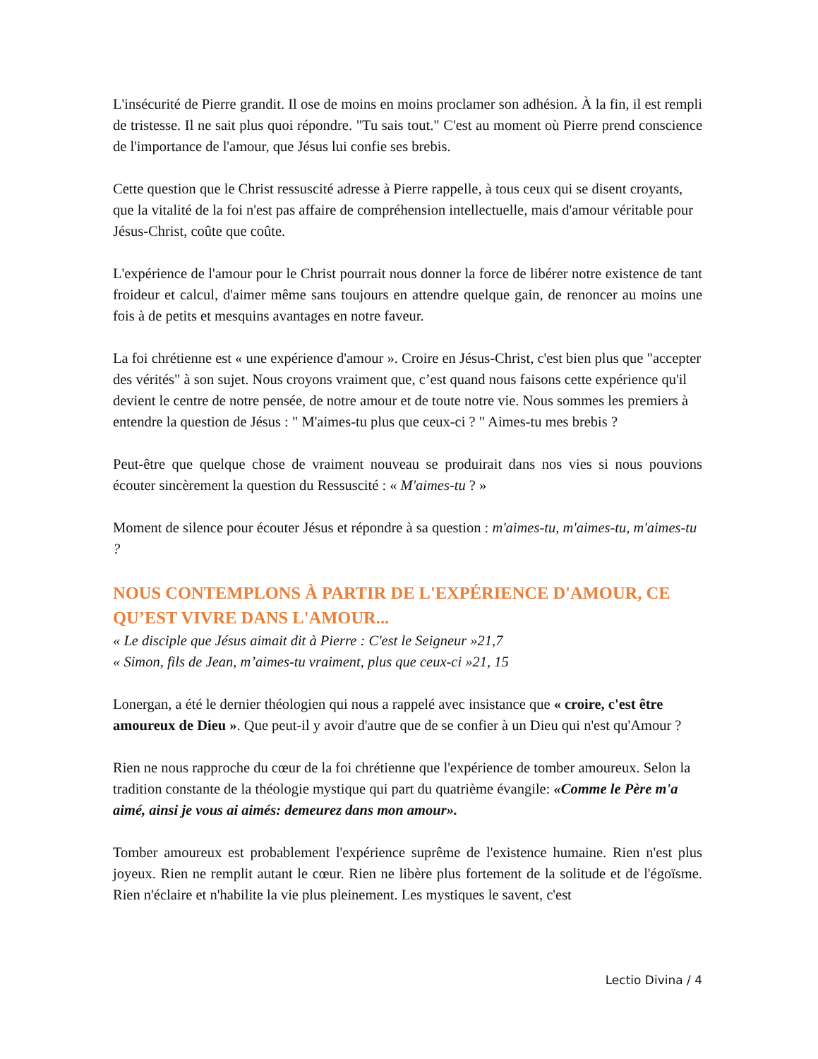L'insécurité de Pierre grandit. Il ose de moins en moins proclamer son adhésion. À la fin, il est rempli de tristesse. Il ne sait plus quoi répondre. "Tu sais tout." C'est au moment où Pierre prend conscience de l'importance de l'amour, que Jésus lui confie ses brebis.
Cette question que le Christ ressuscité adresse à Pierre rappelle, à tous ceux qui se disent croyants, que la vitalité de la foi n'est pas affaire de compréhension intellectuelle, mais d'amour véritable pour Jésus-Christ, coûte que coûte.
L'expérience de l'amour pour le Christ pourrait nous donner la force de libérer notre existence de tant froideur et calcul, d'aimer même sans toujours en attendre quelque gain, de renoncer au moins une fois à de petits et mesquins avantages en notre faveur.
La foi chrétienne est « une expérience d'amour ». Croire en Jésus-Christ, c'est bien plus que "accepter des vérités" à son sujet. Nous croyons vraiment que, c’est quand nous faisons cette expérience qu'il devient le centre de notre pensée, de notre amour et de toute notre vie. Nous sommes les premiers à entendre la question de Jésus : " M'aimes-tu plus que ceux-ci ? " Aimes-tu mes brebis ?
Peut-être que quelque chose de vraiment nouveau se produirait dans nos vies si nous pouvions écouter sincèrement la question du Ressuscité : « M'aimes-tu ? »
Moment de silence pour écouter Jésus et répondre à sa question : m'aimes-tu, m'aimes-tu, m'aimes-tu ?
NOUS CONTEMPLONS À PARTIR DE L'EXPÉRIENCE D'AMOUR, CE QU’EST VIVRE DANS L'AMOUR...
« Le disciple que Jésus aimait dit à Pierre : C'est le Seigneur »21,7
« Simon, fils de Jean, m’aimes-tu vraiment, plus que ceux-ci »21, 15
Lonergan, a été le dernier théologien qui nous a rappelé avec insistance que « croire, c'est être amoureux de Dieu ». Que peut-il y avoir d'autre que de se confier à un Dieu qui n'est qu'Amour ?
Rien ne nous rapproche du cœur de la foi chrétienne que l'expérience de tomber amoureux. Selon la tradition constante de la théologie mystique qui part du quatrième évangile: «Comme le Père m'a aimé, ainsi je vous ai aimés: demeurez dans mon amour».
Tomber amoureux est probablement l'expérience suprême de l'existence humaine. Rien n'est plus joyeux. Rien ne remplit autant le cœur. Rien ne libère plus fortement de la solitude et de l'égoïsme. Rien n'éclaire et n'habilite la vie plus pleinement. Les mystiques le savent, c'est
Lectio Divina / 4